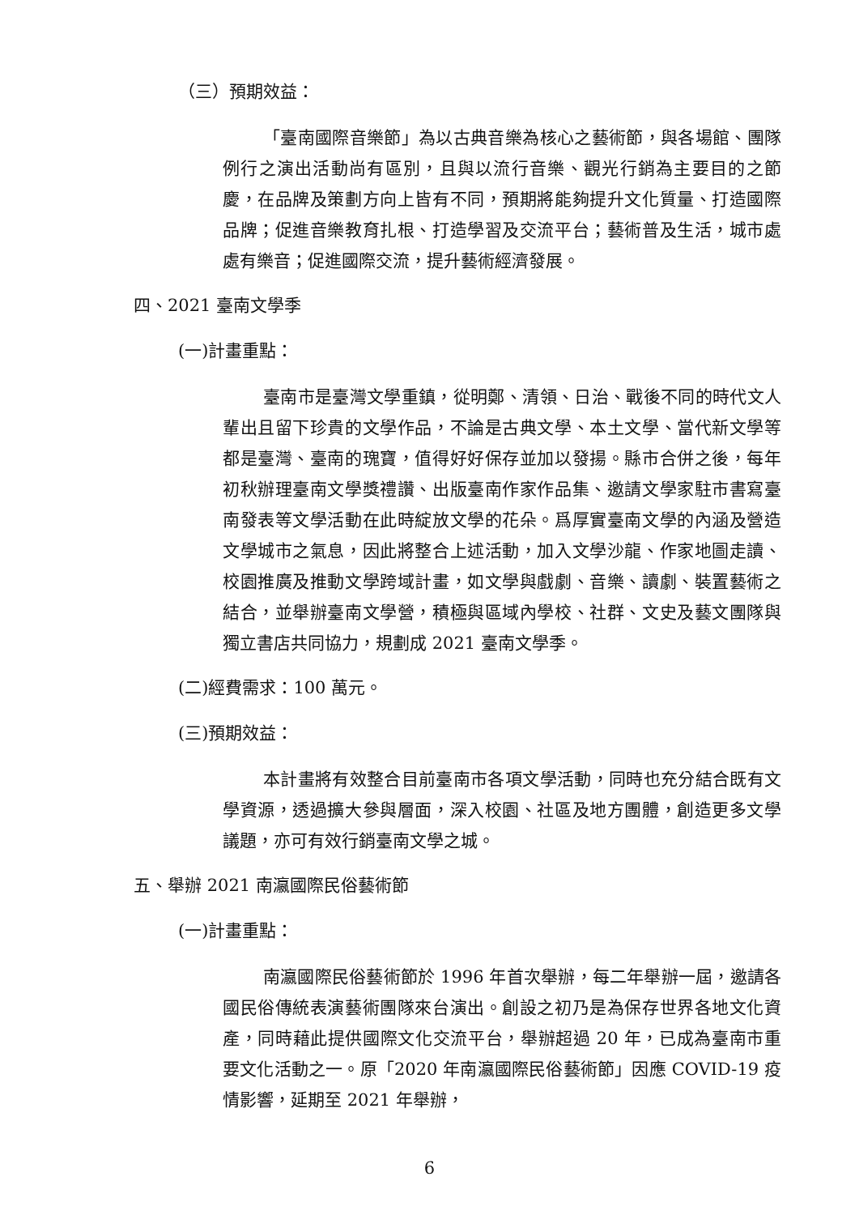（三）預期效益：
「臺南國際音樂節」為以古典音樂為核心之藝術節，與各場館、團隊例行之演出活動尚有區別，且與以流行音樂、觀光行銷為主要目的之節慶，在品牌及策劃方向上皆有不同，預期將能夠提升文化質量、打造國際品牌；促進音樂教育扎根、打造學習及交流平台；藝術普及生活，城市處處有樂音；促進國際交流，提升藝術經濟發展。
四、2021 臺南文學季
(一)計畫重點：
臺南市是臺灣文學重鎮，從明鄭、清領、日治、戰後不同的時代文人輩出且留下珍貴的文學作品，不論是古典文學、本土文學、當代新文學等都是臺灣、臺南的瑰寶，值得好好保存並加以發揚。縣市合併之後，每年初秋辦理臺南文學獎禮讚、出版臺南作家作品集、邀請文學家駐市書寫臺南發表等文學活動在此時綻放文學的花朵。爲厚實臺南文學的內涵及營造文學城市之氣息，因此將整合上述活動，加入文學沙龍、作家地圖走讀、校園推廣及推動文學跨域計畫，如文學與戲劇、音樂、讀劇、裝置藝術之結合，並舉辦臺南文學營，積極與區域內學校、社群、文史及藝文團隊與獨立書店共同協力，規劃成 2021 臺南文學季。
(二)經費需求：100 萬元。
(三)預期效益：
本計畫將有效整合目前臺南市各項文學活動，同時也充分結合既有文學資源，透過擴大參與層面，深入校園、社區及地方團體，創造更多文學議題，亦可有效行銷臺南文學之城。
五、舉辦 2021 南瀛國際民俗藝術節
(一)計畫重點：
南瀛國際民俗藝術節於 1996 年首次舉辦，每二年舉辦一屆，邀請各國民俗傳統表演藝術團隊來台演出。創設之初乃是為保存世界各地文化資產，同時藉此提供國際文化交流平台，舉辦超過 20 年，已成為臺南市重要文化活動之一。原「2020 年南瀛國際民俗藝術節」因應 COVID-19 疫情影響，延期至 2021 年舉辦，
6